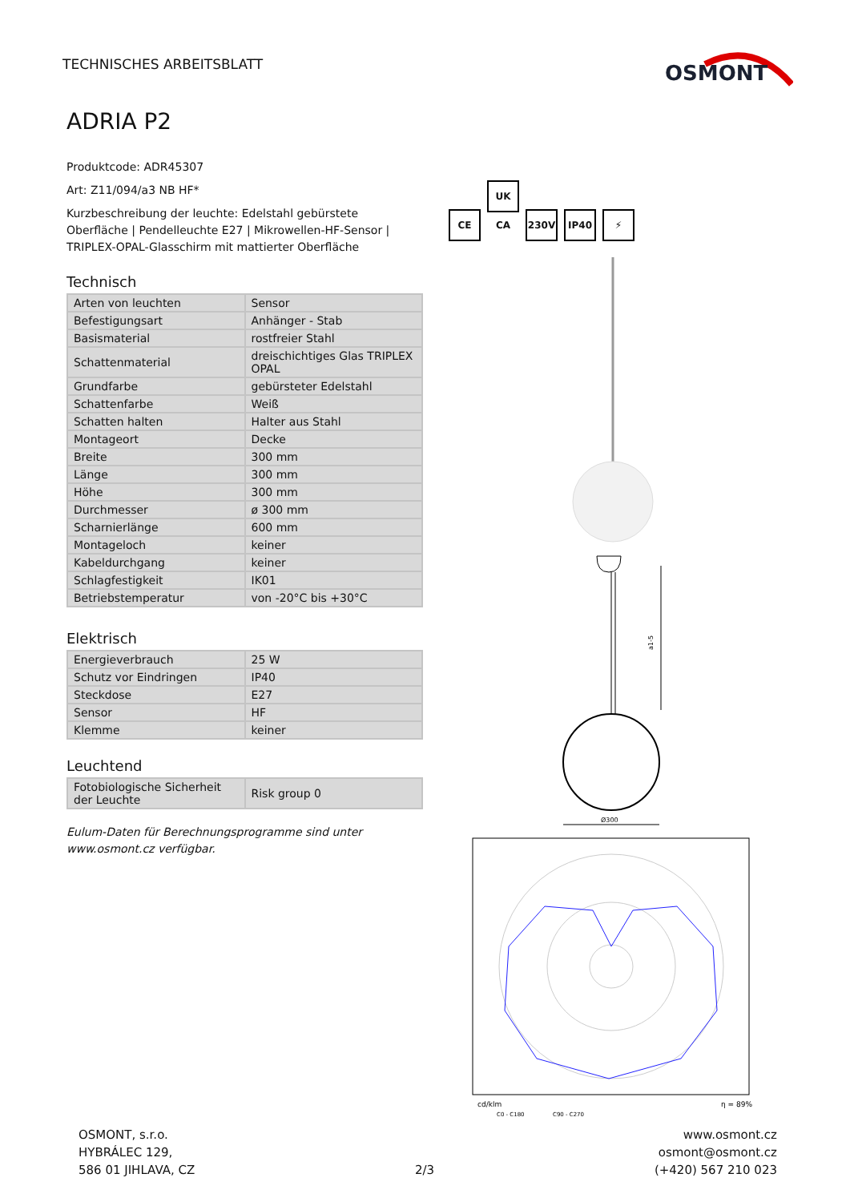TECHNISCHES ARBEITSBLATT
OSMONT
ADRIA P2
Produktcode: ADR45307
Art: Z11/094/a3 NB HF*
Kurzbeschreibung der leuchte: Edelstahl gebürstete Oberfläche | Pendelleuchte E27 | Mikrowellen-HF-Sensor | TRIPLEX-OPAL-Glasschirm mit mattierter Oberfläche
Technisch
| Arten von leuchten | Sensor |
| Befestigungsart | Anhänger - Stab |
| Basismaterial | rostfreier Stahl |
| Schattenmaterial | dreischichtiges Glas TRIPLEX OPAL |
| Grundfarbe | gebürsteter Edelstahl |
| Schattenfarbe | Weiß |
| Schatten halten | Halter aus Stahl |
| Montageort | Decke |
| Breite | 300 mm |
| Länge | 300 mm |
| Höhe | 300 mm |
| Durchmesser | ø 300 mm |
| Scharnierlänge | 600 mm |
| Montageloch | keiner |
| Kabeldurchgang | keiner |
| Schlagfestigkeit | IK01 |
| Betriebstemperatur | von -20°C bis +30°C |
Elektrisch
| Energieverbrauch | 25 W |
| Schutz vor Eindringen | IP40 |
| Steckdose | E27 |
| Sensor | HF |
| Klemme | keiner |
Leuchtend
| Fotobiologische Sicherheit der Leuchte | Risk group 0 |
Eulum-Daten für Berechnungsprogramme sind unter www.osmont.cz verfügbar.
CE UK CA 230V IP40 ⚡
a1-5
Ø300
cd/klm
C0 - C180
C90 - C270
η = 89%
OSMONT, s.r.o.
HYBRÁLEC 129,
586 01 JIHLAVA, CZ
2/3 www.osmont.cz
osmont@osmont.cz
(+420) 567 210 023